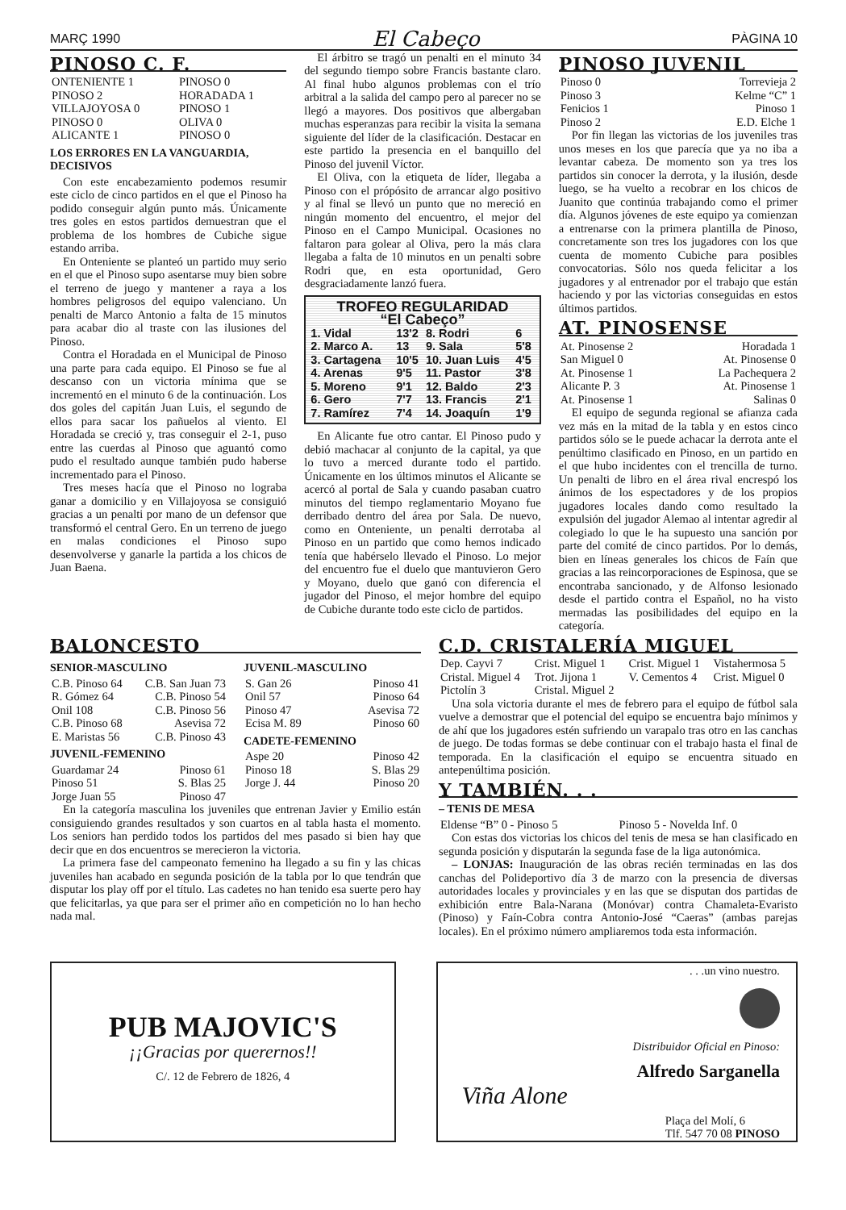MARÇ 1990 El Cabeço PÀGINA 10
PINOSO C. F.
| ONTENIENTE 1 | PINOSO 0 |
| PINOSO 2 | HORADADA 1 |
| VILLAJOYOSA 0 | PINOSO 1 |
| PINOSO 0 | OLIVA 0 |
| ALICANTE 1 | PINOSO 0 |
LOS ERRORES EN LA VANGUARDIA, DECISIVOS
Con este encabezamiento podemos resumir este ciclo de cinco partidos en el que el Pinoso ha podido conseguir algún punto más. Únicamente tres goles en estos partidos demuestran que el problema de los hombres de Cubiche sigue estando arriba.
En Onteniente se planteó un partido muy serio en el que el Pinoso supo asentarse muy bien sobre el terreno de juego y mantener a raya a los hombres peligrosos del equipo valenciano. Un penalti de Marco Antonio a falta de 15 minutos para acabar dio al traste con las ilusiones del Pinoso.
Contra el Horadada en el Municipal de Pinoso una parte para cada equipo. El Pinoso se fue al descanso con un victoria mínima que se incrementó en el minuto 6 de la continuación. Los dos goles del capitán Juan Luis, el segundo de ellos para sacar los pañuelos al viento. El Horadada se creció y, tras conseguir el 2-1, puso entre las cuerdas al Pinoso que aguantó como pudo el resultado aunque también pudo haberse incrementado para el Pinoso.
Tres meses hacía que el Pinoso no lograba ganar a domicilio y en Villajoyosa se consiguió gracias a un penalti por mano de un defensor que transformó el central Gero. En un terreno de juego en malas condiciones el Pinoso supo desenvolverse y ganarle la partida a los chicos de Juan Baena.
El árbitro se tragó un penalti en el minuto 34 del segundo tiempo sobre Francis bastante claro. Al final hubo algunos problemas con el trío arbitral a la salida del campo pero al parecer no se llegó a mayores. Dos positivos que albergaban muchas esperanzas para recibir la visita la semana siguiente del líder de la clasificación. Destacar en este partido la presencia en el banquillo del Pinoso del juvenil Víctor.
El Oliva, con la etiqueta de líder, llegaba a Pinoso con el própósito de arrancar algo positivo y al final se llevó un punto que no mereció en ningún momento del encuentro, el mejor del Pinoso en el Campo Municipal. Ocasiones no faltaron para golear al Oliva, pero la más clara llegaba a falta de 10 minutos en un penalti sobre Rodri que, en esta oportunidad, Gero desgraciadamente lanzó fuera.
TROFEO REGULARIDAD
“El Cabeço”
| 1. Vidal | 13'2 | 8. Rodri | 6 |
| 2. Marco A. | 13 | 9. Sala | 5'8 |
| 3. Cartagena | 10'5 | 10. Juan Luis | 4'5 |
| 4. Arenas | 9'5 | 11. Pastor | 3'8 |
| 5. Moreno | 9'1 | 12. Baldo | 2'3 |
| 6. Gero | 7'7 | 13. Francis | 2'1 |
| 7. Ramírez | 7'4 | 14. Joaquín | 1'9 |
En Alicante fue otro cantar. El Pinoso pudo y debió machacar al conjunto de la capital, ya que lo tuvo a merced durante todo el partido. Únicamente en los últimos minutos el Alicante se acercó al portal de Sala y cuando pasaban cuatro minutos del tiempo reglamentario Moyano fue derribado dentro del área por Sala. De nuevo, como en Onteniente, un penalti derrotaba al Pinoso en un partido que como hemos indicado tenía que habérselo llevado el Pinoso. Lo mejor del encuentro fue el duelo que mantuvieron Gero y Moyano, duelo que ganó con diferencia el jugador del Pinoso, el mejor hombre del equipo de Cubiche durante todo este ciclo de partidos.
PINOSO JUVENIL
| Pinoso 0 | Torrevieja 2 |
| Pinoso 3 | Kelme “C” 1 |
| Fenicios 1 | Pinoso 1 |
| Pinoso 2 | E.D. Elche 1 |
Por fin llegan las victorias de los juveniles tras unos meses en los que parecía que ya no iba a levantar cabeza. De momento son ya tres los partidos sin conocer la derrota, y la ilusión, desde luego, se ha vuelto a recobrar en los chicos de Juanito que continúa trabajando como el primer día. Algunos jóvenes de este equipo ya comienzan a entrenarse con la primera plantilla de Pinoso, concretamente son tres los jugadores con los que cuenta de momento Cubiche para posibles convocatorias. Sólo nos queda felicitar a los jugadores y al entrenador por el trabajo que están haciendo y por las victorias conseguidas en estos últimos partidos.
AT. PINOSENSE
| At. Pinosense 2 | Horadada 1 |
| San Miguel 0 | At. Pinosense 0 |
| At. Pinosense 1 | La Pachequera 2 |
| Alicante P. 3 | At. Pinosense 1 |
| At. Pinosense 1 | Salinas 0 |
El equipo de segunda regional se afianza cada vez más en la mitad de la tabla y en estos cinco partidos sólo se le puede achacar la derrota ante el penúltimo clasificado en Pinoso, en un partido en el que hubo incidentes con el trencilla de turno. Un penalti de libro en el área rival encrespó los ánimos de los espectadores y de los propios jugadores locales dando como resultado la expulsión del jugador Alemao al intentar agredir al colegiado lo que le ha supuesto una sanción por parte del comité de cinco partidos. Por lo demás, bien en líneas generales los chicos de Faín que gracias a las reincorporaciones de Espinosa, que se encontraba sancionado, y de Alfonso lesionado desde el partido contra el Español, no ha visto mermadas las posibilidades del equipo en la categoría.
BALONCESTO
SENIOR-MASCULINO
| C.B. Pinoso 64 | C.B. San Juan 73 |
| R. Gómez 64 | C.B. Pinoso 54 |
| Onil 108 | C.B. Pinoso 56 |
| C.B. Pinoso 68 | Asevisa 72 |
| E. Maristas 56 | C.B. Pinoso 43 |
JUVENIL-FEMENINO
| Guardamar 24 | Pinoso 61 |
| Pinoso 51 | S. Blas 25 |
| Jorge Juan 55 | Pinoso 47 |
JUVENIL-MASCULINO
| S. Gan 26 | Pinoso 41 |
| Onil 57 | Pinoso 64 |
| Pinoso 47 | Asevisa 72 |
| Ecisa M. 89 | Pinoso 60 |
CADETE-FEMENINO
| Aspe 20 | Pinoso 42 |
| Pinoso 18 | S. Blas 29 |
| Jorge J. 44 | Pinoso 20 |
En la categoría masculina los juveniles que entrenan Javier y Emilio están consiguiendo grandes resultados y son cuartos en al tabla hasta el momento. Los seniors han perdido todos los partidos del mes pasado si bien hay que decir que en dos encuentros se merecieron la victoria.
La primera fase del campeonato femenino ha llegado a su fin y las chicas juveniles han acabado en segunda posición de la tabla por lo que tendrán que disputar los play off por el título. Las cadetes no han tenido esa suerte pero hay que felicitarlas, ya que para ser el primer año en competición no lo han hecho nada mal.
C.D. CRISTALERÍA MIGUEL
| Dep. Cayvi 7 | Crist. Miguel 1 | Crist. Miguel 1 | Vistahermosa 5 |
| Cristal. Miguel 4 | Trot. Jijona 1 | V. Cementos 4 | Crist. Miguel 0 |
| Pictolín 3 | Cristal. Miguel 2 | | |
Una sola victoria durante el mes de febrero para el equipo de fútbol sala vuelve a demostrar que el potencial del equipo se encuentra bajo mínimos y de ahí que los jugadores estén sufriendo un varapalo tras otro en las canchas de juego. De todas formas se debe continuar con el trabajo hasta el final de temporada. En la clasificación el equipo se encuentra situado en antepenúltima posición.
Y TAMBIÉN. . .
– TENIS DE MESA
| Eldense “B” 0 - Pinoso 5 | Pinoso 5 - Novelda Inf. 0 |
Con estas dos victorias los chicos del tenis de mesa se han clasificado en segunda posición y disputarán la segunda fase de la liga autonómica.
– LONJAS: Inauguración de las obras recién terminadas en las dos canchas del Polideportivo día 3 de marzo con la presencia de diversas autoridades locales y provinciales y en las que se disputan dos partidas de exhibición entre Bala-Narana (Monóvar) contra Chamaleta-Evaristo (Pinoso) y Faín-Cobra contra Antonio-José “Caeras” (ambas parejas locales). En el próximo número ampliaremos toda esta información.
PUB MAJOVIC'S
¡¡Gracias por querernos!!
C/. 12 de Febrero de 1826, 4
. . .un vino nuestro.
Distribuidor Oficial en Pinoso:
Alfredo Sarganella
Viña Alone
Plaça del Molí, 6
Tlf. 547 70 08 PINOSO